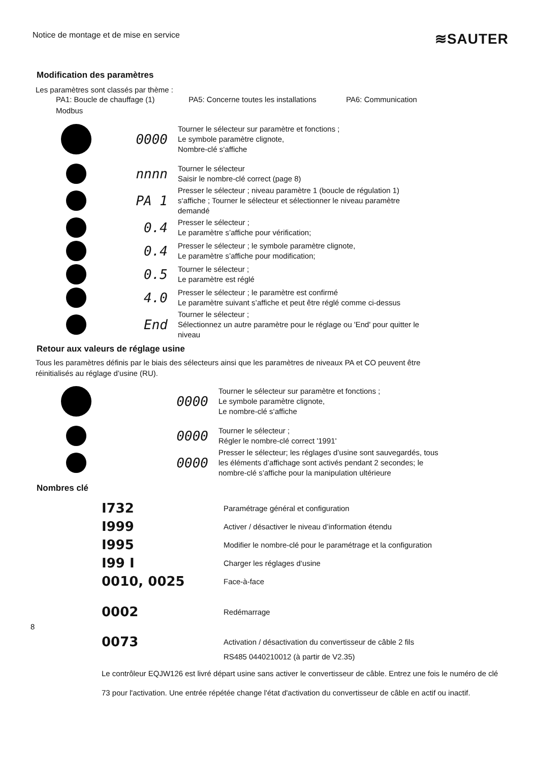Notice de montage et de mise en service ≋SAUTER
Modification des paramètres
Les paramètres sont classés par thème :
PA1: Boucle de chauffage (1) PA5: Concerne toutes les installations PA6: Communication
Modbus
0000
Tourner le sélecteur sur paramètre et fonctions ;
Le symbole paramètre clignote,
Nombre-clé s‘affiche
nnnn
Tourner le sélecteur
Saisir le nombre-clé correct (page 8)
PA 1
Presser le sélecteur ; niveau paramètre 1 (boucle de régulation 1)
s‘affiche ; Tourner le sélecteur et sélectionner le niveau paramètre
demandé
0.4
Presser le sélecteur ;
Le paramètre s’affiche pour vérification;
0.4
Presser le sélecteur ; le symbole paramètre clignote,
Le paramètre s’affiche pour modification;
0.5
Tourner le sélecteur ;
Le paramètre est réglé
4.0
Presser le sélecteur ; le paramètre est confirmé
Le paramètre suivant s’affiche et peut être réglé comme ci-dessus
End
Tourner le sélecteur ;
Sélectionnez un autre paramètre pour le réglage ou 'End' pour quitter le
niveau
Retour aux valeurs de réglage usine
Tous les paramètres définis par le biais des sélecteurs ainsi que les paramètres de niveaux PA et CO peuvent être
réinitialisés au réglage d’usine (RU).
0000
Tourner le sélecteur sur paramètre et fonctions ;
Le symbole paramètre clignote,
Le nombre-clé s‘affiche
0000
Tourner le sélecteur ;
Régler le nombre-clé correct '1991'
0000
Presser le sélecteur; les réglages d’usine sont sauvegardés, tous
les éléments d’affichage sont activés pendant 2 secondes; le
nombre-clé s’affiche pour la manipulation ultérieure
Nombres clé
I732 Paramétrage général et configuration
I999 Activer / désactiver le niveau d’information étendu
I995 Modifier le nombre-clé pour le paramétrage et la configuration
I99 I Charger les réglages d‘usine
0010, 0025 Face-à-face
0002 Redémarrage
8
0073 Activation / désactivation du convertisseur de câble 2 fils
RS485 0440210012 (à partir de V2.35)
Le contrôleur EQJW126 est livré départ usine sans activer le convertisseur de câble. Entrez une fois le numéro de clé
73 pour l'activation. Une entrée répétée change l'état d'activation du convertisseur de câble en actif ou inactif.